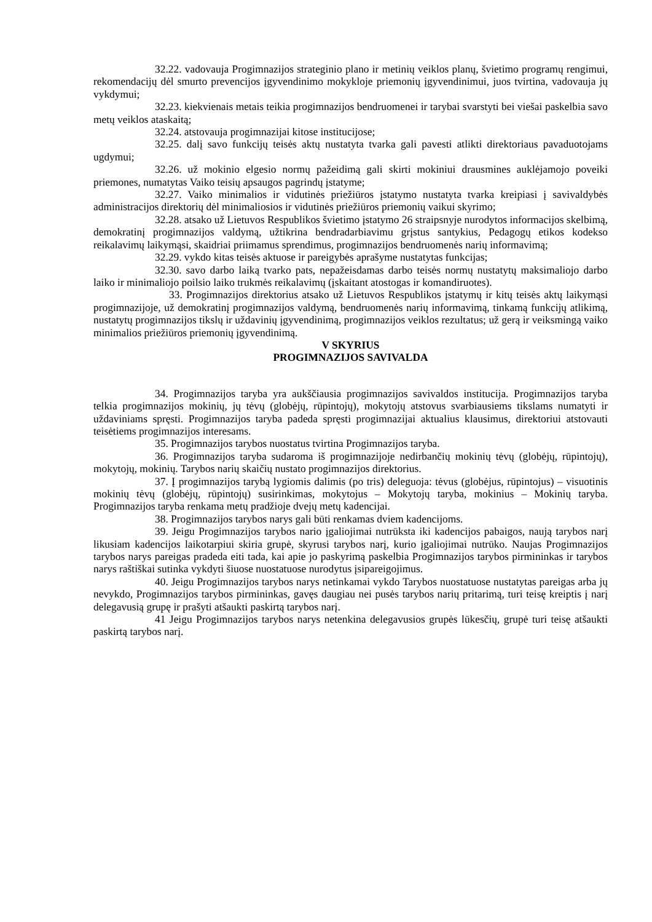32.22. vadovauja Progimnazijos strateginio plano ir metinių veiklos planų, švietimo programų rengimui, rekomendacijų dėl smurto prevencijos įgyvendinimo mokykloje priemonių įgyvendinimui, juos tvirtina, vadovauja jų vykdymui;
32.23. kiekvienais metais teikia progimnazijos bendruomenei ir tarybai svarstyti bei viešai paskelbia savo metų veiklos ataskaitą;
32.24. atstovauja progimnazijai kitose institucijose;
32.25. dalį savo funkcijų teisės aktų nustatyta tvarka gali pavesti atlikti direktoriaus pavaduotojams ugdymui;
32.26. už mokinio elgesio normų pažeidimą gali skirti mokiniui drausmines auklėjamojo poveiki priemones, numatytas Vaiko teisių apsaugos pagrindų įstatyme;
32.27. Vaiko minimalios ir vidutinės priežiūros įstatymo nustatyta tvarka kreipiasi į savivaldybės administracijos direktorių dėl minimaliosios ir vidutinės priežiūros priemonių vaikui skyrimo;
32.28. atsako už Lietuvos Respublikos švietimo įstatymo 26 straipsnyje nurodytos informacijos skelbimą, demokratinį progimnazijos valdymą, užtikrina bendradarbiavimu grįstus santykius, Pedagogų etikos kodekso reikalavimų laikymąsi, skaidriai priimamus sprendimus, progimnazijos bendruomenės narių informavimą;
32.29. vykdo kitas teisės aktuose ir pareigybės aprašyme nustatytas funkcijas;
32.30. savo darbo laiką tvarko pats, nepažeisdamas darbo teisės normų nustatytų maksimaliojo darbo laiko ir minimaliojo poilsio laiko trukmės reikalavimų (įskaitant atostogas ir komandiruotes).
33. Progimnazijos direktorius atsako už Lietuvos Respublikos įstatymų ir kitų teisės aktų laikymąsi progimnazijoje, už demokratinį progimnazijos valdymą, bendruomenės narių informavimą, tinkamą funkcijų atlikimą, nustatytų progimnazijos tikslų ir uždavinių įgyvendinimą, progimnazijos veiklos rezultatus; už gerą ir veiksmingą vaiko minimalios priežiūros priemonių įgyvendinimą.
V SKYRIUS
PROGIMNAZIJOS SAVIVALDA
34. Progimnazijos taryba yra aukščiausia progimnazijos savivaldos institucija. Progimnazijos taryba telkia progimnazijos mokinių, jų tėvų (globėjų, rūpintojų), mokytojų atstovus svarbiausiems tikslams numatyti ir uždaviniams spręsti. Progimnazijos taryba padeda spręsti progimnazijai aktualius klausimus, direktoriui atstovauti teisėtiems progimnazijos interesams.
35. Progimnazijos tarybos nuostatus tvirtina Progimnazijos taryba.
36. Progimnazijos taryba sudaroma iš progimnazijoje nedirbančių mokinių tėvų (globėjų, rūpintojų), mokytojų, mokinių. Tarybos narių skaičių nustato progimnazijos direktorius.
37. Į progimnazijos tarybą lygiomis dalimis (po tris) deleguoja: tėvus (globėjus, rūpintojus) – visuotinis mokinių tėvų (globėjų, rūpintojų) susirinkimas, mokytojus – Mokytojų taryba, mokinius – Mokinių taryba. Progimnazijos taryba renkama metų pradžioje dvejų metų kadencijai.
38. Progimnazijos tarybos narys gali būti renkamas dviem kadencijoms.
39. Jeigu Progimnazijos tarybos nario įgaliojimai nutrūksta iki kadencijos pabaigos, naują tarybos narį likusiam kadencijos laikotarpiui skiria grupė, skyrusi tarybos narį, kurio įgaliojimai nutrūko. Naujas Progimnazijos tarybos narys pareigas pradeda eiti tada, kai apie jo paskyrimą paskelbia Progimnazijos tarybos pirmininkas ir tarybos narys raštiškai sutinka vykdyti šiuose nuostatuose nurodytus įsipareigojimus.
40. Jeigu Progimnazijos tarybos narys netinkamai vykdo Tarybos nuostatuose nustatytas pareigas arba jų nevykdo, Progimnazijos tarybos pirmininkas, gavęs daugiau nei pusės tarybos narių pritarimą, turi teisę kreiptis į narį delegavusią grupę ir prašyti atšaukti paskirtą tarybos narį.
41 Jeigu Progimnazijos tarybos narys netenkina delegavusios grupės lūkesčių, grupė turi teisę atšaukti paskirtą tarybos narį.